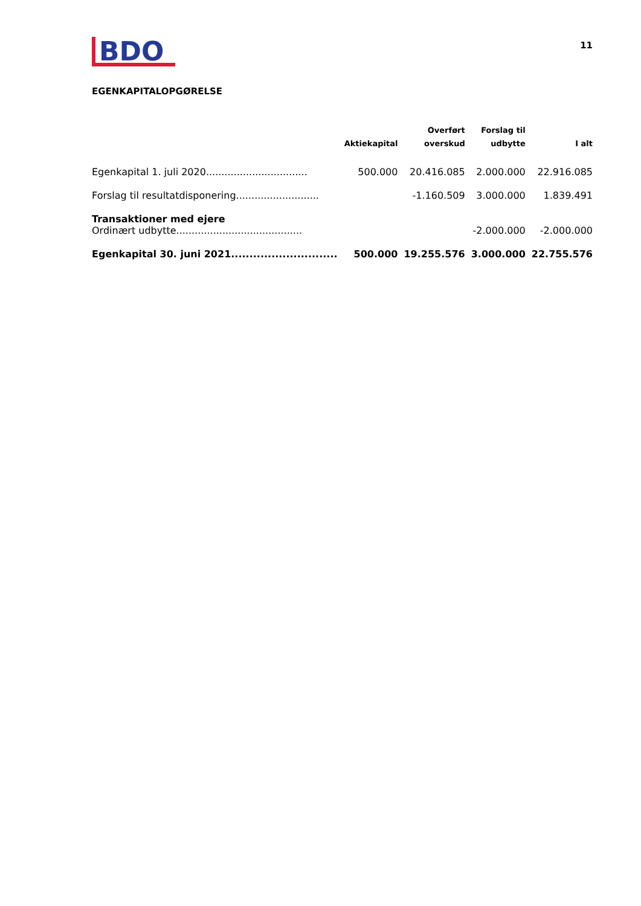BDO
11
EGENKAPITALOPGØRELSE
| | Aktiekapital | Overført overskud | Forslag til udbytte | I alt |
| --- | --- | --- | --- | --- |
| Egenkapital 1. juli 2020................................. | 500.000 | 20.416.085 | 2.000.000 | 22.916.085 |
| Forslag til resultatdisponering........................... | | -1.160.509 | 3.000.000 | 1.839.491 |
| Transaktioner med ejere | | | | |
| Ordinært udbytte......................................... | | | -2.000.000 | -2.000.000 |
| Egenkapital 30. juni 2021............................. | 500.000 | 19.255.576 | 3.000.000 | 22.755.576 |